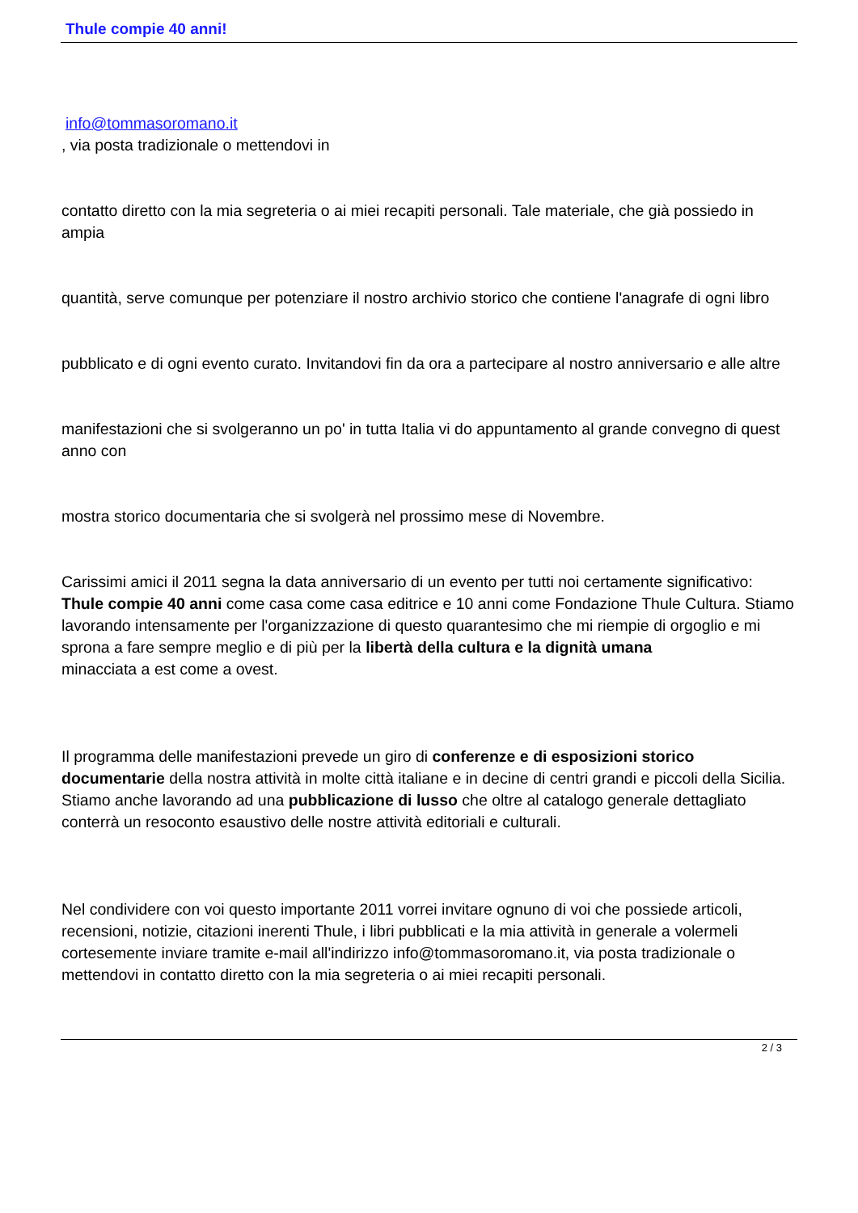Thule compie 40 anni!
info@tommasoromano.it
, via posta tradizionale o mettendovi in
contatto diretto con la mia segreteria o ai miei recapiti personali. Tale materiale, che già possiedo in ampia
quantità, serve comunque per potenziare il nostro archivio storico che contiene l'anagrafe di ogni libro
pubblicato e di ogni evento curato. Invitandovi fin da ora a partecipare al nostro anniversario e alle altre
manifestazioni che si svolgeranno un po' in tutta Italia vi do appuntamento al grande convegno di quest anno con
mostra storico documentaria che si svolgerà nel prossimo mese di Novembre.
Carissimi amici il 2011 segna la data anniversario di un evento per tutti noi certamente significativo: Thule compie 40 anni come casa come casa editrice e 10 anni come Fondazione Thule Cultura. Stiamo lavorando intensamente per l'organizzazione di questo quarantesimo che mi riempie di orgoglio e mi sprona a fare sempre meglio e di più per la libertà della cultura e la dignità umana
minacciata a est come a ovest.
Il programma delle manifestazioni prevede un giro di conferenze e di esposizioni storico documentarie della nostra attività in molte città italiane e in decine di centri grandi e piccoli della Sicilia. Stiamo anche lavorando ad una pubblicazione di lusso che oltre al catalogo generale dettagliato conterrà un resoconto esaustivo delle nostre attività editoriali e culturali.
Nel condividere con voi questo importante 2011 vorrei invitare ognuno di voi che possiede articoli, recensioni, notizie, citazioni inerenti Thule, i libri pubblicati e la mia attività in generale a volermeli cortesemente inviare tramite e-mail all'indirizzo info@tommasoromano.it, via posta tradizionale o mettendovi in contatto diretto con la mia segreteria o ai miei recapiti personali.
2 / 3